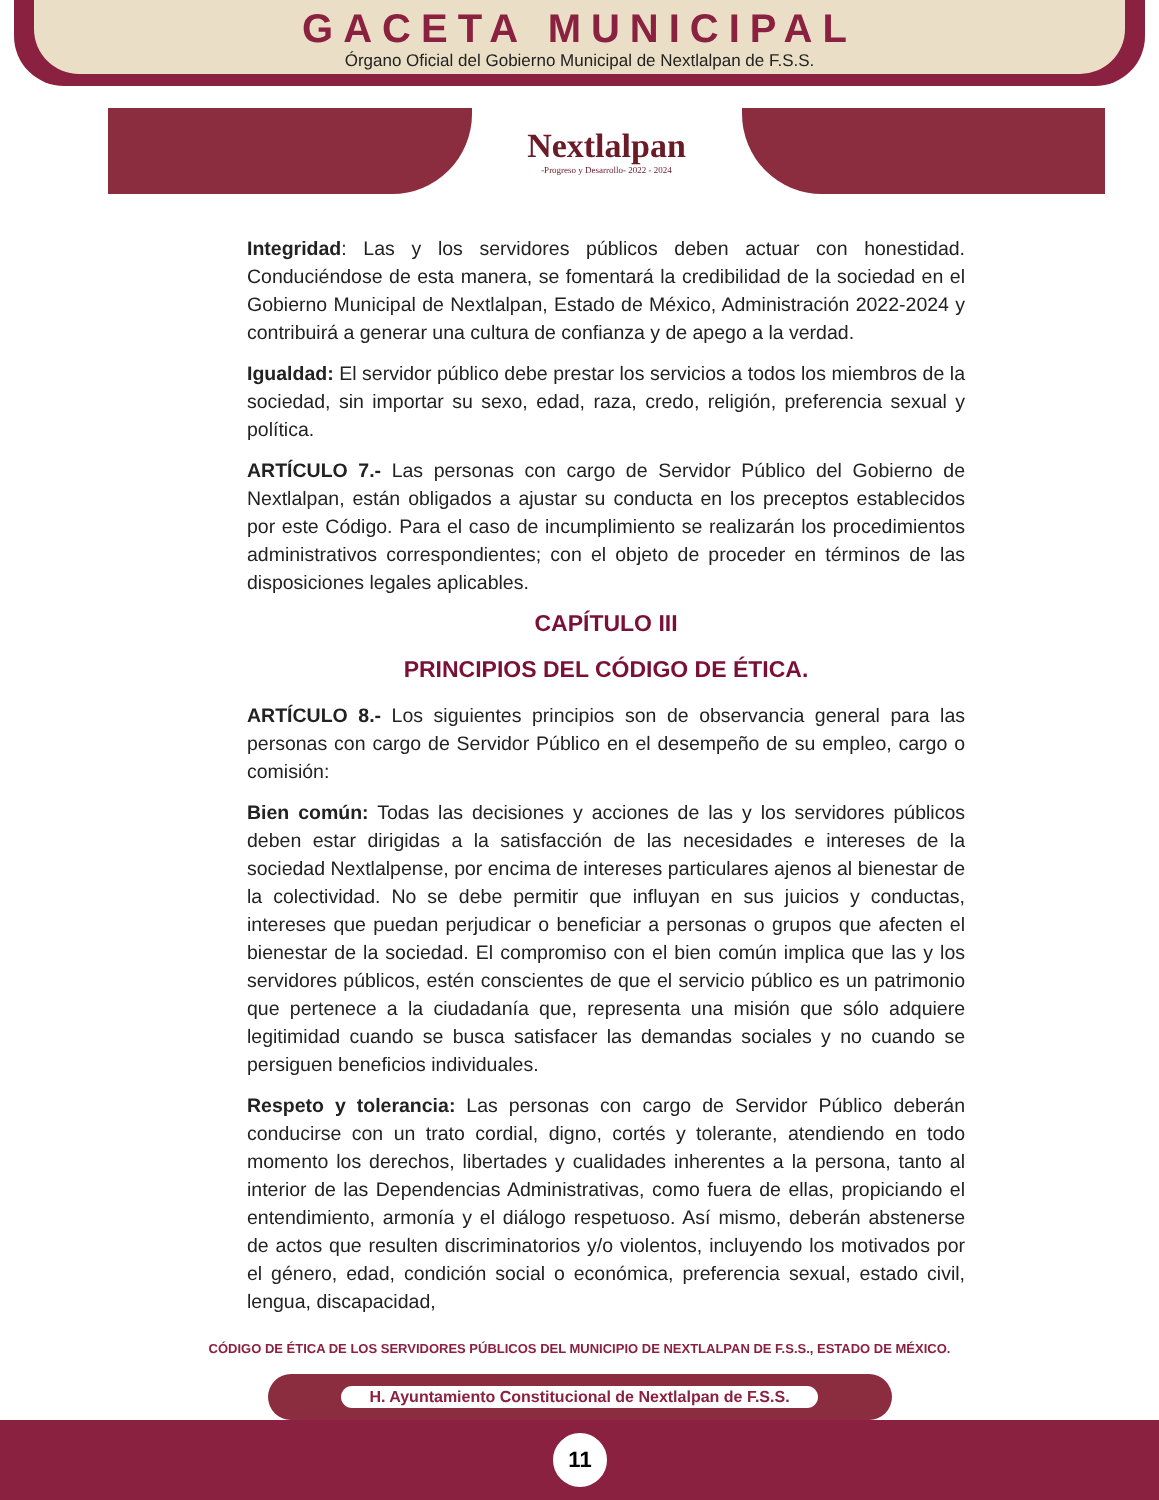GACETA MUNICIPAL
Órgano Oficial del Gobierno Municipal de Nextlalpan de F.S.S.
Nextlalpan
-Progreso y Desarrollo- 2022 - 2024
Integridad: Las y los servidores públicos deben actuar con honestidad. Conduciéndose de esta manera, se fomentará la credibilidad de la sociedad en el Gobierno Municipal de Nextlalpan, Estado de México, Administración 2022-2024 y contribuirá a generar una cultura de confianza y de apego a la verdad.
Igualdad: El servidor público debe prestar los servicios a todos los miembros de la sociedad, sin importar su sexo, edad, raza, credo, religión, preferencia sexual y política.
ARTÍCULO 7.- Las personas con cargo de Servidor Público del Gobierno de Nextlalpan, están obligados a ajustar su conducta en los preceptos establecidos por este Código. Para el caso de incumplimiento se realizarán los procedimientos administrativos correspondientes; con el objeto de proceder en términos de las disposiciones legales aplicables.
CAPÍTULO III
PRINCIPIOS DEL CÓDIGO DE ÉTICA.
ARTÍCULO 8.- Los siguientes principios son de observancia general para las personas con cargo de Servidor Público en el desempeño de su empleo, cargo o comisión:
Bien común: Todas las decisiones y acciones de las y los servidores públicos deben estar dirigidas a la satisfacción de las necesidades e intereses de la sociedad Nextlalpense, por encima de intereses particulares ajenos al bienestar de la colectividad. No se debe permitir que influyan en sus juicios y conductas, intereses que puedan perjudicar o beneficiar a personas o grupos que afecten el bienestar de la sociedad. El compromiso con el bien común implica que las y los servidores públicos, estén conscientes de que el servicio público es un patrimonio que pertenece a la ciudadanía que, representa una misión que sólo adquiere legitimidad cuando se busca satisfacer las demandas sociales y no cuando se persiguen beneficios individuales.
Respeto y tolerancia: Las personas con cargo de Servidor Público deberán conducirse con un trato cordial, digno, cortés y tolerante, atendiendo en todo momento los derechos, libertades y cualidades inherentes a la persona, tanto al interior de las Dependencias Administrativas, como fuera de ellas, propiciando el entendimiento, armonía y el diálogo respetuoso. Así mismo, deberán abstenerse de actos que resulten discriminatorios y/o violentos, incluyendo los motivados por el género, edad, condición social o económica, preferencia sexual, estado civil, lengua, discapacidad,
CÓDIGO DE ÉTICA DE LOS SERVIDORES PÚBLICOS DEL MUNICIPIO DE NEXTLALPAN DE F.S.S., ESTADO DE MÉXICO.
H. Ayuntamiento Constitucional de Nextlalpan de F.S.S.
11